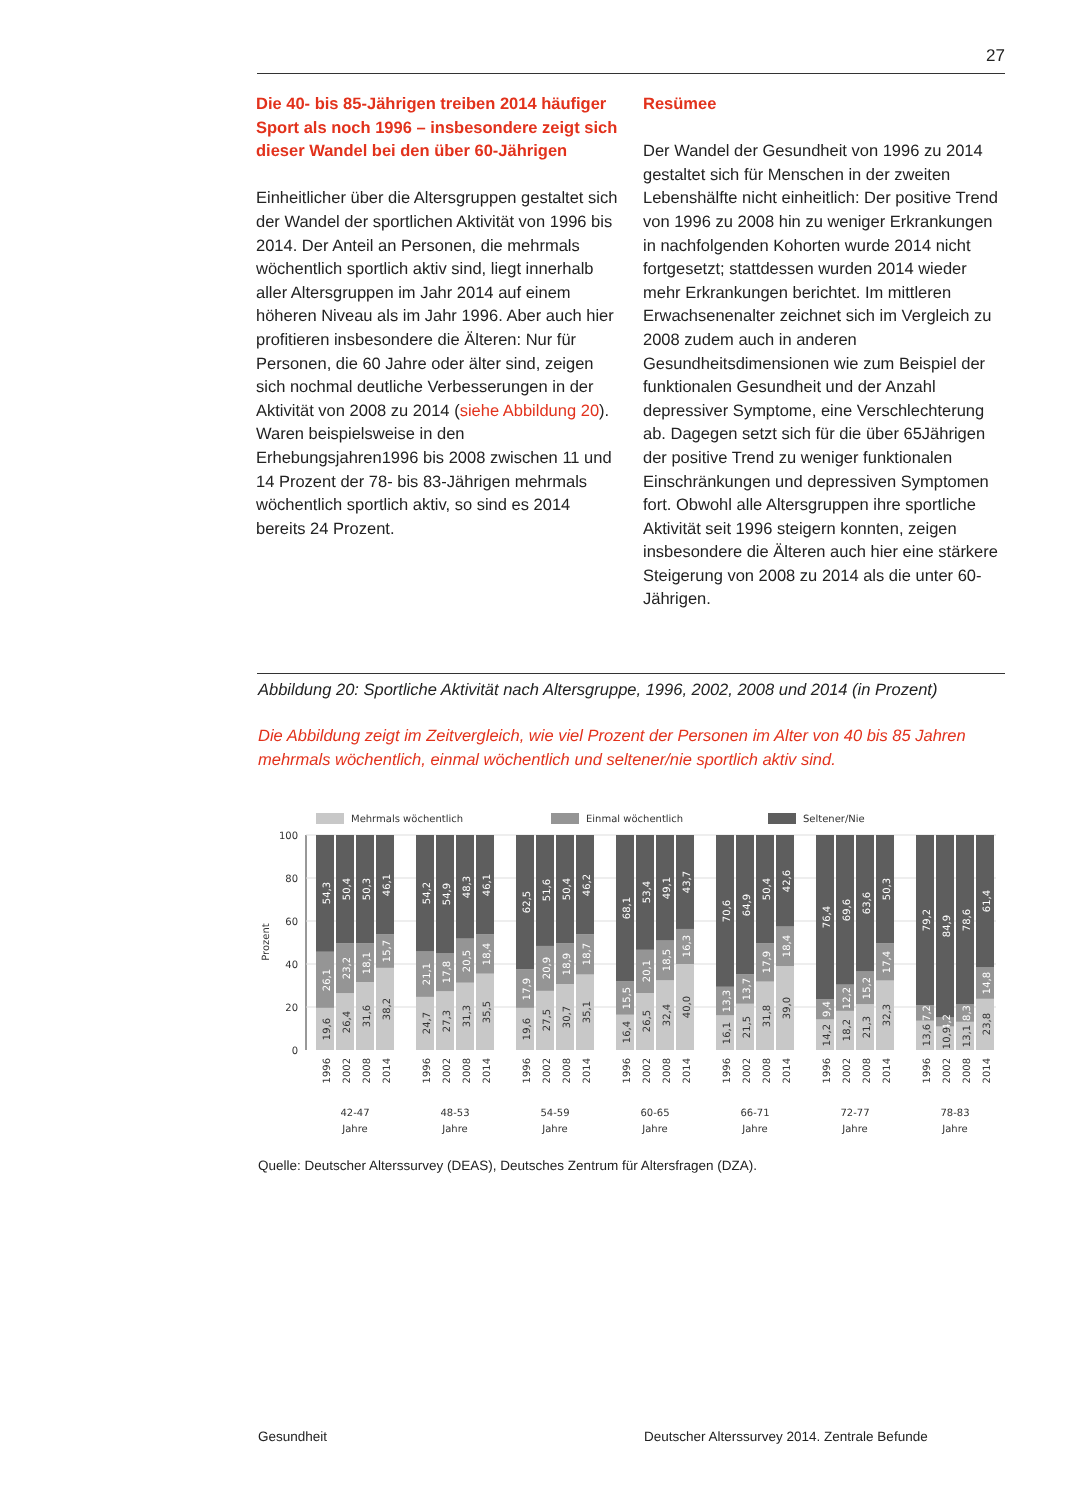27
Die 40- bis 85-Jährigen treiben 2014 häufiger Sport als noch 1996 – insbesondere zeigt sich dieser Wandel bei den über 60-Jährigen
Einheitlicher über die Altersgruppen gestaltet sich der Wandel der sportlichen Aktivität von 1996 bis 2014. Der Anteil an Personen, die mehrmals wöchentlich sportlich aktiv sind, liegt innerhalb aller Altersgruppen im Jahr 2014 auf einem höheren Niveau als im Jahr 1996. Aber auch hier profitieren insbesondere die Älteren: Nur für Personen, die 60 Jahre oder älter sind, zeigen sich nochmal deutliche Verbesserungen in der Aktivität von 2008 zu 2014 (siehe Abbildung 20). Waren beispielsweise in den Erhebungsjahren1996 bis 2008 zwischen 11 und 14 Prozent der 78- bis 83-Jährigen mehrmals wöchentlich sportlich aktiv, so sind es 2014 bereits 24 Prozent.
Resümee
Der Wandel der Gesundheit von 1996 zu 2014 gestaltet sich für Menschen in der zweiten Lebenshälfte nicht einheitlich: Der positive Trend von 1996 zu 2008 hin zu weniger Erkrankungen in nachfolgenden Kohorten wurde 2014 nicht fortgesetzt; stattdessen wurden 2014 wieder mehr Erkrankungen berichtet. Im mittleren Erwachsenenalter zeichnet sich im Vergleich zu 2008 zudem auch in anderen Gesundheitsdimensionen wie zum Beispiel der funktionalen Gesundheit und der Anzahl depressiver Symptome, eine Verschlechterung ab. Dagegen setzt sich für die über 65Jährigen der positive Trend zu weniger funktionalen Einschränkungen und depressiven Symptomen fort. Obwohl alle Altersgruppen ihre sportliche Aktivität seit 1996 steigern konnten, zeigen insbesondere die Älteren auch hier eine stärkere Steigerung von 2008 zu 2014 als die unter 60-Jährigen.
Abbildung 20: Sportliche Aktivität nach Altersgruppe, 1996, 2002, 2008 und 2014 (in Prozent)
Die Abbildung zeigt im Zeitvergleich, wie viel Prozent der Personen im Alter von 40 bis 85 Jahren mehrmals wöchentlich, einmal wöchentlich und seltener/nie sportlich aktiv sind.
Mehrmals wöchentlich
Einmal wöchentlich
Seltener/Nie
Prozent
0
20
40
60
80
100
54,3
26,1
19,6
50,4
23,2
26,4
50,3
18,1
31,6
46,1
15,7
38,2
54,2
21,1
24,7
54,9
17,8
27,3
48,3
20,5
31,3
46,1
18,4
35,5
62,5
17,9
19,6
51,6
20,9
27,5
50,4
18,9
30,7
46,2
18,7
35,1
68,1
15,5
16,4
53,4
20,1
26,5
49,1
18,5
32,4
43,7
16,3
40,0
70,6
13,3
16,1
64,9
13,7
21,5
50,4
17,9
31,8
42,6
18,4
39,0
76,4
9,4
14,2
69,6
12,2
18,2
63,6
15,2
21,3
50,3
17,4
32,3
79,2
7,2
13,6
84,9
4,2
10,9
78,6
8,3
13,1
61,4
14,8
23,8
1996
2002
2008
2014
1996
2002
2008
2014
1996
2002
2008
2014
1996
2002
2008
2014
1996
2002
2008
2014
1996
2002
2008
2014
1996
2002
2008
2014
42-47
Jahre
48-53
Jahre
54-59
Jahre
60-65
Jahre
66-71
Jahre
72-77
Jahre
78-83
Jahre
Quelle: Deutscher Alterssurvey (DEAS), Deutsches Zentrum für Altersfragen (DZA).
Gesundheit
Deutscher Alterssurvey 2014. Zentrale Befunde